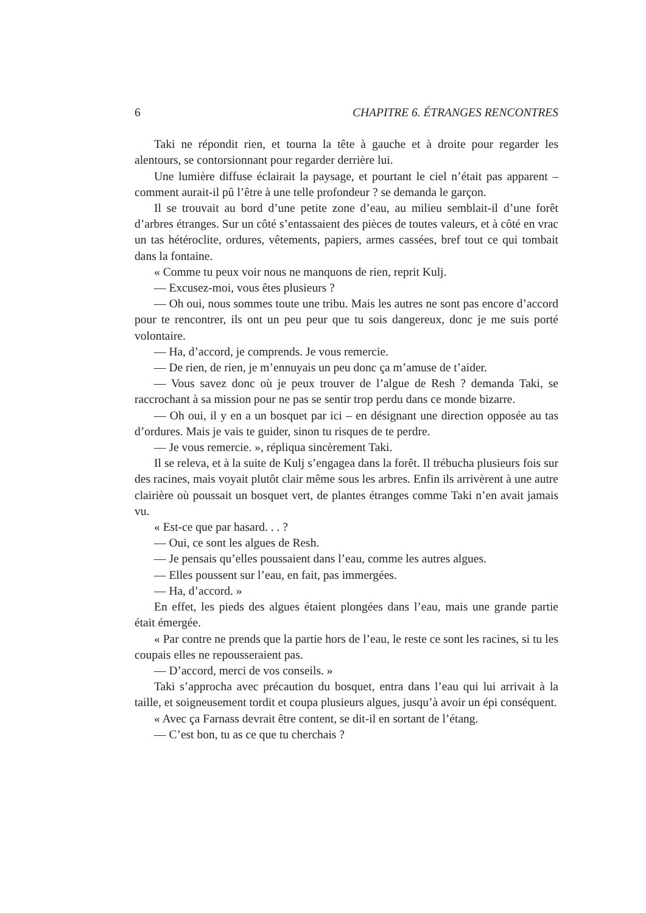6 CHAPITRE 6. ÉTRANGES RENCONTRES
Taki ne répondit rien, et tourna la tête à gauche et à droite pour regarder les alentours, se contorsionnant pour regarder derrière lui.
Une lumière diffuse éclairait la paysage, et pourtant le ciel n’était pas apparent – comment aurait-il pû l’être à une telle profondeur ? se demanda le garçon.
Il se trouvait au bord d’une petite zone d’eau, au milieu semblait-il d’une forêt d’arbres étranges. Sur un côté s’entassaient des pièces de toutes valeurs, et à côté en vrac un tas hétéroclite, ordures, vêtements, papiers, armes cassées, bref tout ce qui tombait dans la fontaine.
« Comme tu peux voir nous ne manquons de rien, reprit Kulj.
— Excusez-moi, vous êtes plusieurs ?
— Oh oui, nous sommes toute une tribu. Mais les autres ne sont pas encore d’accord pour te rencontrer, ils ont un peu peur que tu sois dangereux, donc je me suis porté volontaire.
— Ha, d’accord, je comprends. Je vous remercie.
— De rien, de rien, je m’ennuyais un peu donc ça m’amuse de t’aider.
— Vous savez donc où je peux trouver de l’algue de Resh ? demanda Taki, se raccrochant à sa mission pour ne pas se sentir trop perdu dans ce monde bizarre.
— Oh oui, il y en a un bosquet par ici – en désignant une direction opposée au tas d’ordures. Mais je vais te guider, sinon tu risques de te perdre.
— Je vous remercie. », répliqua sincèrement Taki.
Il se releva, et à la suite de Kulj s’engagea dans la forêt. Il trébucha plusieurs fois sur des racines, mais voyait plutôt clair même sous les arbres. Enfin ils arrivèrent à une autre clairière où poussait un bosquet vert, de plantes étranges comme Taki n’en avait jamais vu.
« Est-ce que par hasard. . . ?
— Oui, ce sont les algues de Resh.
— Je pensais qu’elles poussaient dans l’eau, comme les autres algues.
— Elles poussent sur l’eau, en fait, pas immergées.
— Ha, d’accord. »
En effet, les pieds des algues étaient plongées dans l’eau, mais une grande partie était émergée.
« Par contre ne prends que la partie hors de l’eau, le reste ce sont les racines, si tu les coupais elles ne repousseraient pas.
— D’accord, merci de vos conseils. »
Taki s’approcha avec précaution du bosquet, entra dans l’eau qui lui arrivait à la taille, et soigneusement tordit et coupa plusieurs algues, jusqu’à avoir un épi conséquent.
« Avec ça Farnass devrait être content, se dit-il en sortant de l’étang.
— C’est bon, tu as ce que tu cherchais ?